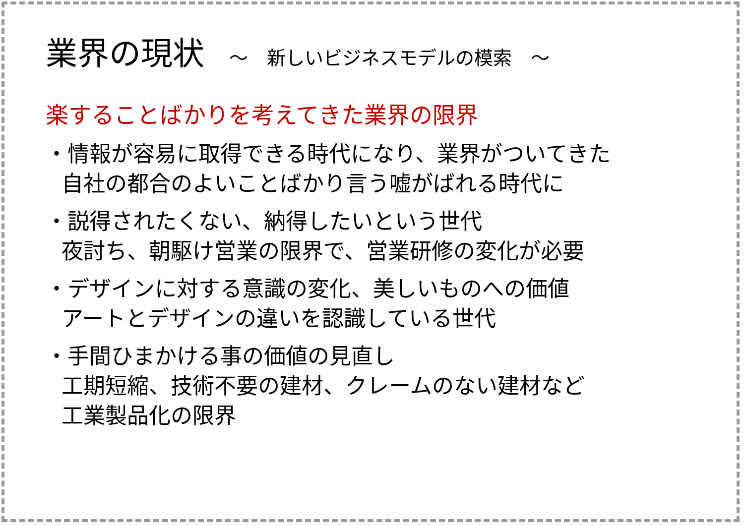業界の現状 ～　新しいビジネスモデルの模索　～
楽することばかりを考えてきた業界の限界
・情報が容易に取得できる時代になり、業界がついてきた
自社の都合のよいことばかり言う嘘がばれる時代に
・説得されたくない、納得したいという世代
夜討ち、朝駆け営業の限界で、営業研修の変化が必要
・デザインに対する意識の変化、美しいものへの価値
アートとデザインの違いを認識している世代
・手間ひまかける事の価値の見直し
工期短縮、技術不要の建材、クレームのない建材など
工業製品化の限界